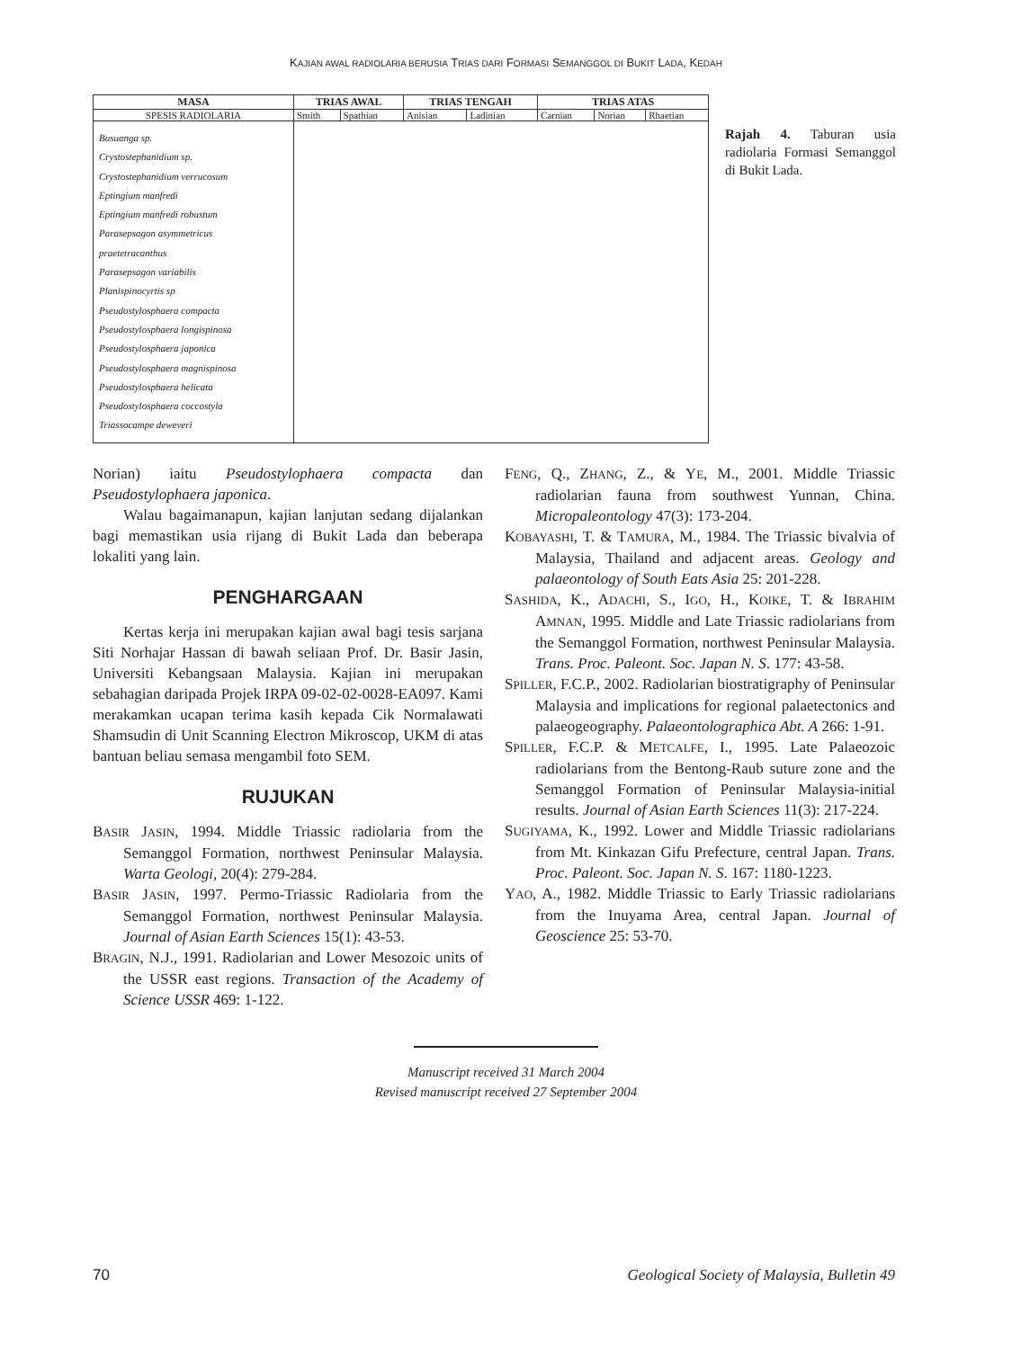KAJIAN AWAL RADIOLARIA BERUSIA TRIAS DARI FORMASI SEMANGGOL DI BUKIT LADA, KEDAH
| MASA | TRIAS AWAL | | TRIAS TENGAH | | TRIAS ATAS | | |
| --- | --- | --- | --- | --- | --- | --- | --- |
| SPESIS RADIOLARIA | Smith | Spathian | Anisian | Ladinian | Carnian | Norian | Rhaetian |
| Busuanga sp. Crystostephanidium sp. Crystostephanidium verrucosum Eptingium manfredi Eptingium manfredi robustum Parasepsagon asymmetricus praetetracanthus Parasepsagon variabilis Planispinocyrtis sp Pseudostylosphaera compacta Pseudostylosphaera longispinosa Pseudostylosphaera japonica Pseudostylosphaera magnispinosa Pseudostylosphaera helicata Pseudostylosphaera coccostyla Triassocampe deweveri | | | | | | | |
Rajah 4. Taburan usia radiolaria Formasi Semanggol di Bukit Lada.
Norian) iaitu Pseudostylophaera compacta dan Pseudostylophaera japonica.
Walau bagaimanapun, kajian lanjutan sedang dijalankan bagi memastikan usia rijang di Bukit Lada dan beberapa lokaliti yang lain.
PENGHARGAAN
Kertas kerja ini merupakan kajian awal bagi tesis sarjana Siti Norhajar Hassan di bawah seliaan Prof. Dr. Basir Jasin, Universiti Kebangsaan Malaysia. Kajian ini merupakan sebahagian daripada Projek IRPA 09-02-02-0028-EA097. Kami merakamkan ucapan terima kasih kepada Cik Normalawati Shamsudin di Unit Scanning Electron Mikroscop, UKM di atas bantuan beliau semasa mengambil foto SEM.
RUJUKAN
BASIR JASIN, 1994. Middle Triassic radiolaria from the Semanggol Formation, northwest Peninsular Malaysia. Warta Geologi, 20(4): 279-284.
BASIR JASIN, 1997. Permo-Triassic Radiolaria from the Semanggol Formation, northwest Peninsular Malaysia. Journal of Asian Earth Sciences 15(1): 43-53.
BRAGIN, N.J., 1991. Radiolarian and Lower Mesozoic units of the USSR east regions. Transaction of the Academy of Science USSR 469: 1-122.
FENG, Q., ZHANG, Z., & YE, M., 2001. Middle Triassic radiolarian fauna from southwest Yunnan, China. Micropaleontology 47(3): 173-204.
KOBAYASHI, T. & TAMURA, M., 1984. The Triassic bivalvia of Malaysia, Thailand and adjacent areas. Geology and palaeontology of South Eats Asia 25: 201-228.
SASHIDA, K., ADACHI, S., IGO, H., KOIKE, T. & IBRAHIM AMNAN, 1995. Middle and Late Triassic radiolarians from the Semanggol Formation, northwest Peninsular Malaysia. Trans. Proc. Paleont. Soc. Japan N. S. 177: 43-58.
SPILLER, F.C.P., 2002. Radiolarian biostratigraphy of Peninsular Malaysia and implications for regional palaetectonics and palaeogeography. Palaeontolographica Abt. A 266: 1-91.
SPILLER, F.C.P. & METCALFE, I., 1995. Late Palaeozoic radiolarians from the Bentong-Raub suture zone and the Semanggol Formation of Peninsular Malaysia-initial results. Journal of Asian Earth Sciences 11(3): 217-224.
SUGIYAMA, K., 1992. Lower and Middle Triassic radiolarians from Mt. Kinkazan Gifu Prefecture, central Japan. Trans. Proc. Paleont. Soc. Japan N. S. 167: 1180-1223.
YAO, A., 1982. Middle Triassic to Early Triassic radiolarians from the Inuyama Area, central Japan. Journal of Geoscience 25: 53-70.
Manuscript received 31 March 2004
Revised manuscript received 27 September 2004
70 Geological Society of Malaysia, Bulletin 49